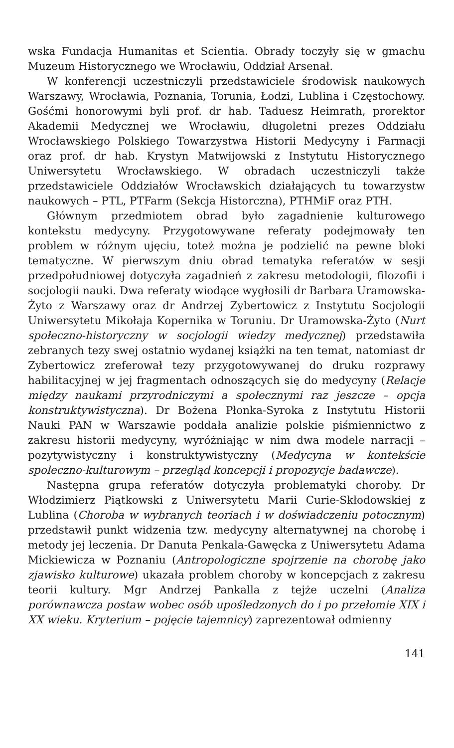wska Fundacja Humanitas et Scientia. Obrady toczyły się w gmachu Muzeum Historycznego we Wrocławiu, Oddział Arsenał.
W konferencji uczestniczyli przedstawiciele środowisk naukowych Warszawy, Wrocławia, Poznania, Torunia, Łodzi, Lublina i Częstochowy. Gośćmi honorowymi byli prof. dr hab. Taduesz Heimrath, prorektor Akademii Medycznej we Wrocławiu, długoletni prezes Oddziału Wrocławskiego Polskiego Towarzystwa Historii Medycyny i Farmacji oraz prof. dr hab. Krystyn Matwijowski z Instytutu Historycznego Uniwersytetu Wrocławskiego. W obradach uczestniczyli także przedstawiciele Oddziałów Wrocławskich działających tu towarzystw naukowych – PTL, PTFarm (Sekcja Historczna), PTHMiF oraz PTH.
Głównym przedmiotem obrad było zagadnienie kulturowego kontekstu medycyny. Przygotowywane referaty podejmowały ten problem w różnym ujęciu, toteż można je podzielić na pewne bloki tematyczne. W pierwszym dniu obrad tematyka referatów w sesji przedpołudniowej dotyczyła zagadnień z zakresu metodologii, filozofii i socjologii nauki. Dwa referaty wiodące wygłosili dr Barbara Uramowska-Żyto z Warszawy oraz dr Andrzej Zybertowicz z Instytutu Socjologii Uniwersytetu Mikołaja Kopernika w Toruniu. Dr Uramowska-Żyto (Nurt społeczno-historyczny w socjologii wiedzy medycznej) przedstawiła zebranych tezy swej ostatnio wydanej książki na ten temat, natomiast dr Zybertowicz zreferował tezy przygotowywanej do druku rozprawy habilitacyjnej w jej fragmentach odnoszących się do medycyny (Relacje między naukami przyrodniczymi a społecznymi raz jeszcze – opcja konstruktywistyczna). Dr Bożena Płonka-Syroka z Instytutu Historii Nauki PAN w Warszawie poddała analizie polskie piśmiennictwo z zakresu historii medycyny, wyróżniając w nim dwa modele narracji – pozytywistyczny i konstruktywistyczny (Medycyna w kontekście społeczno-kulturowym – przegląd koncepcji i propozycje badawcze).
Następna grupa referatów dotyczyła problematyki choroby. Dr Włodzimierz Piątkowski z Uniwersytetu Marii Curie-Skłodowskiej z Lublina (Choroba w wybranych teoriach i w doświadczeniu potocznym) przedstawił punkt widzenia tzw. medycyny alternatywnej na chorobę i metody jej leczenia. Dr Danuta Penkala-Gawęcka z Uniwersytetu Adama Mickiewicza w Poznaniu (Antropologiczne spojrzenie na chorobę jako zjawisko kulturowe) ukazała problem choroby w koncepcjach z zakresu teorii kultury. Mgr Andrzej Pankalla z tejże uczelni (Analiza porównawcza postaw wobec osób upośledzonych do i po przełomie XIX i XX wieku. Kryterium – pojęcie tajemnicy) zaprezentował odmienny
141